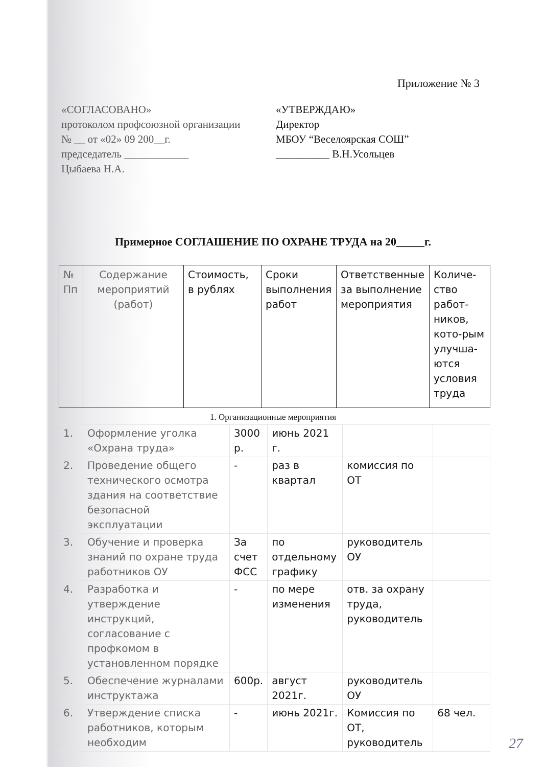Приложение № 3
«СОГЛАСОВАНО»
протоколом профсоюзной организации
№ __ от «02» 09 200__г.
председатель ____________
Цыбаева Н.А.
«УТВЕРЖДАЮ»
Директор
МБОУ “Веселоярская СОШ”
__________ В.Н.Усольцев
Примерное СОГЛАШЕНИЕ ПО ОХРАНЕ ТРУДА на 20_____г.
| № Пп | Содержание мероприятий (работ) | Стоимость, в рублях | Сроки выполнения работ | Ответственные за выполнение мероприятия | Количе-ство работ-ников, кото-рым улучша-ются условия труда |
1. Организационные мероприятия
| 1. | Оформление уголка «Охрана труда» | 3000 р. | июнь 2021 г. | | |
| 2. | Проведение общего технического осмотра здания на соответствие безопасной эксплуатации | - | раз в квартал | комиссия по ОТ | |
| 3. | Обучение и проверка знаний по охране труда работников ОУ | За счет ФСС | по отдельному графику | руководитель ОУ | |
| 4. | Разработка и утверждение инструкций, согласование с профкомом в установленном порядке | - | по мере изменения | отв. за охрану труда, руководитель | |
| 5. | Обеспечение журналами инструктажа | 600р. | август 2021г. | руководитель ОУ | |
| 6. | Утверждение списка работников, которым необходим | - | июнь 2021г. | Комиссия по ОТ, руководитель | 68 чел. |
27